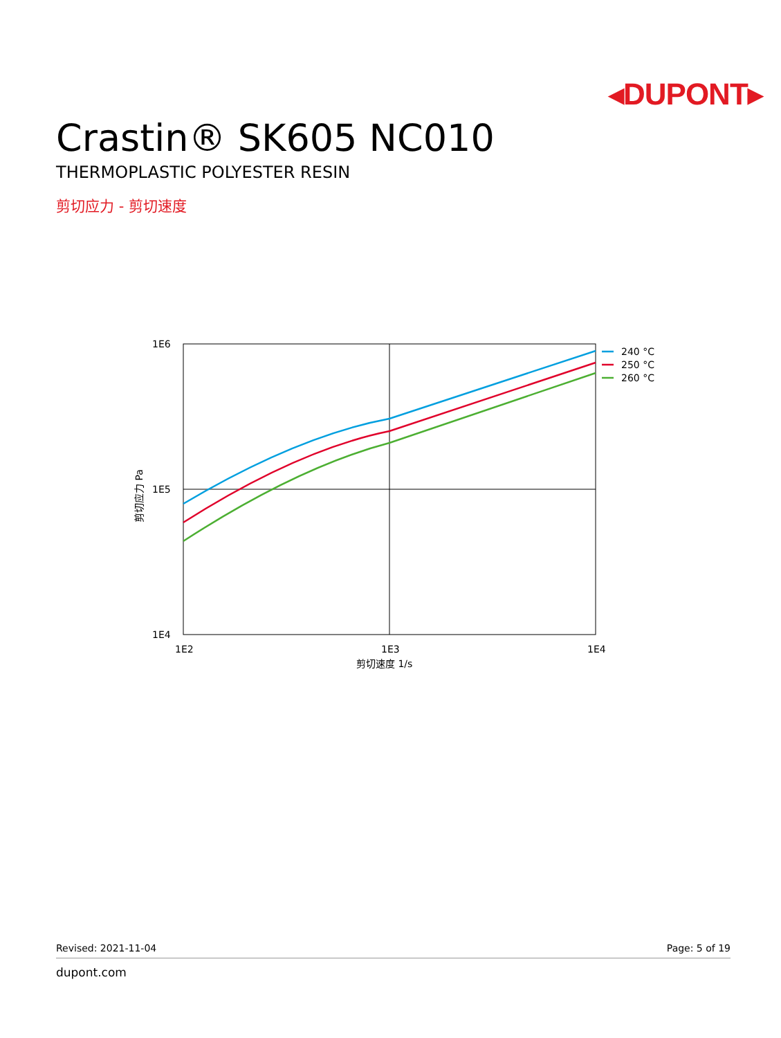◂DUPONT▸
Crastin® SK605 NC010
THERMOPLASTIC POLYESTER RESIN
剪切应力 - 剪切速度
1E6
1E5
1E4
1E2
1E3
1E4
剪切速度 1/s
剪切应力 Pa
240 °C
250 °C
260 °C
Revised: 2021-11-04 Page: 5 of 19
dupont.com